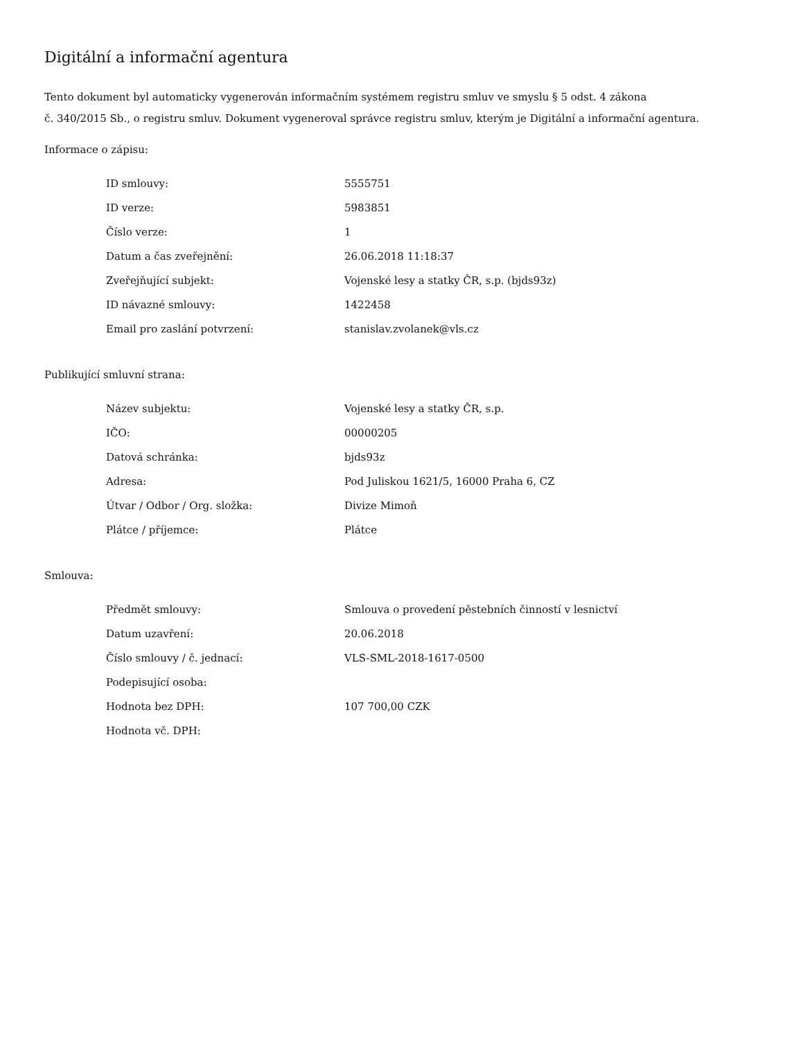Digitální a informační agentura
Tento dokument byl automaticky vygenerován informačním systémem registru smluv ve smyslu § 5 odst. 4 zákona
č. 340/2015 Sb., o registru smluv. Dokument vygeneroval správce registru smluv, kterým je Digitální a informační agentura.
Informace o zápisu:
| ID smlouvy: | 5555751 |
| ID verze: | 5983851 |
| Číslo verze: | 1 |
| Datum a čas zveřejnění: | 26.06.2018 11:18:37 |
| Zveřejňující subjekt: | Vojenské lesy a statky ČR, s.p. (bjds93z) |
| ID návazné smlouvy: | 1422458 |
| Email pro zaslání potvrzení: | stanislav.zvolanek@vls.cz |
Publikující smluvní strana:
| Název subjektu: | Vojenské lesy a statky ČR, s.p. |
| IČO: | 00000205 |
| Datová schránka: | bjds93z |
| Adresa: | Pod Juliskou 1621/5, 16000 Praha 6, CZ |
| Útvar / Odbor / Org. složka: | Divize Mimoň |
| Plátce / příjemce: | Plátce |
Smlouva:
| Předmět smlouvy: | Smlouva o provedení pěstebních činností v lesnictví |
| Datum uzavření: | 20.06.2018 |
| Číslo smlouvy / č. jednací: | VLS-SML-2018-1617-0500 |
| Podepisující osoba: | |
| Hodnota bez DPH: | 107 700,00 CZK |
| Hodnota vč. DPH: | |